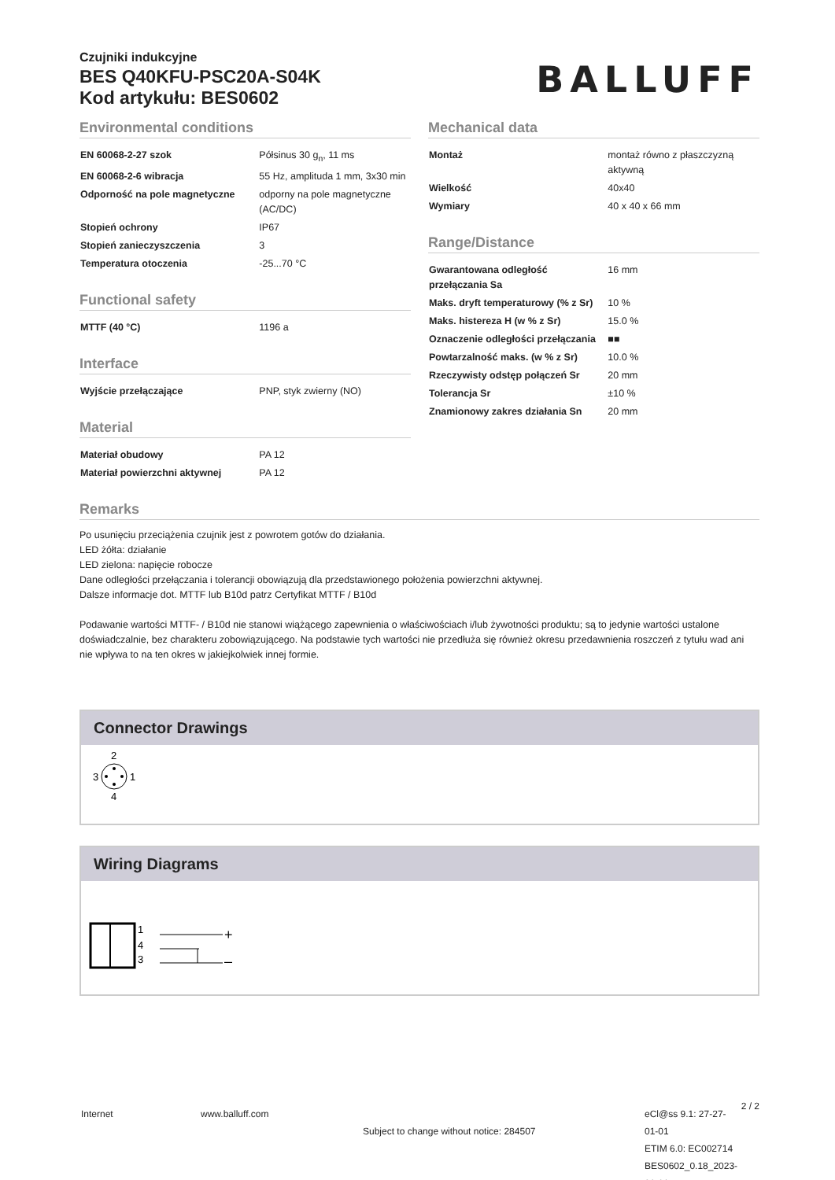Czujniki indukcyjne
BES Q40KFU-PSC20A-S04K
Kod artykułu: BES0602
BALLUFF
Environmental conditions
| EN 60068-2-27 szok | Półsinus 30 g<sub>n</sub>, 11 ms |
| EN 60068-2-6 wibracja | 55 Hz, amplituda 1 mm, 3x30 min |
| Odporność na pole magnetyczne | odporny na pole magnetyczne (AC/DC) |
| Stopień ochrony | IP67 |
| Stopień zanieczyszczenia | 3 |
| Temperatura otoczenia | -25...70 °C |
Functional safety
| MTTF (40 °C) | 1196 a |
Interface
| Wyjście przełączające | PNP, styk zwierny (NO) |
Material
| Materiał obudowy | PA 12 |
| Materiał powierzchni aktywnej | PA 12 |
Mechanical data
| Montaż | montaż równo z płaszczyzną aktywną |
| Wielkość | 40x40 |
| Wymiary | 40 x 40 x 66 mm |
Range/Distance
| Gwarantowana odległość przełączania Sa | 16 mm |
| Maks. dryft temperaturowy (% z Sr) | 10 % |
| Maks. histereza H (w % z Sr) | 15.0 % |
| Oznaczenie odległości przełączania | ■■ |
| Powtarzalność maks. (w % z Sr) | 10.0 % |
| Rzeczywisty odstęp połączeń Sr | 20 mm |
| Tolerancja Sr | ±10 % |
| Znamionowy zakres działania Sn | 20 mm |
Remarks
Po usunięciu przeciążenia czujnik jest z powrotem gotów do działania.
LED żółta: działanie
LED zielona: napięcie robocze
Dane odległości przełączania i tolerancji obowiązują dla przedstawionego położenia powierzchni aktywnej.
Dalsze informacje dot. MTTF lub B10d patrz Certyfikat MTTF / B10d
Podawanie wartości MTTF- / B10d nie stanowi wiążącego zapewnienia o właściwościach i/lub żywotności produktu; są to jedynie wartości ustalone doświadczalnie, bez charakteru zobowiązującego. Na podstawie tych wartości nie przedłuża się również okresu przedawnienia roszczeń z tytułu wad ani nie wpływa to na ten okres w jakiejkolwiek innej formie.
Connector Drawings
2
3
1
4
Wiring Diagrams
1
4
3
+
–
Internet www.balluff.com
Subject to change without notice: 284507
eCl@ss 9.1: 27-27-01-01
ETIM 6.0: EC002714
BES0602_0.18_2023-01-31
2 / 2